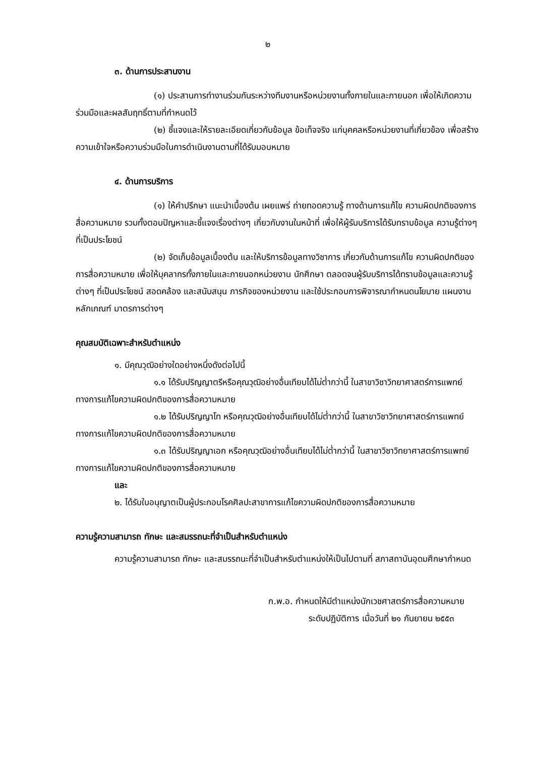๒
๓. ด้านการประสานงาน
(๑) ประสานการทำงานร่วมกันระหว่างทีมงานหรือหน่วยงานทั้งภายในและภายนอก เพื่อให้เกิดความร่วมมือและผลสัมฤทธิ์ตามที่กำหนดไว้
(๒) ชี้แจงและให้รายละเอียดเกี่ยวกับข้อมูล ข้อเท็จจริง แก่บุคคลหรือหน่วยงานที่เกี่ยวข้อง เพื่อสร้างความเข้าใจหรือความร่วมมือในการดำเนินงานตามที่ได้รับมอบหมาย
๔. ด้านการบริการ
(๑) ให้คำปรึกษา แนะนำเบื้องต้น เผยแพร่ ถ่ายทอดความรู้ ทางด้านการแก้ไข ความผิดปกติของการสื่อความหมาย รวมทั้งตอบปัญหาและชี้แจงเรื่องต่างๆ เกี่ยวกับงานในหน้าที่ เพื่อให้ผู้รับบริการได้รับทราบข้อมูล ความรู้ต่างๆ ที่เป็นประโยชน์
(๒) จัดเก็บข้อมูลเบื้องต้น และให้บริการข้อมูลทางวิชาการ เกี่ยวกับด้านการแก้ไข ความผิดปกติของการสื่อความหมาย เพื่อให้บุคลากรทั้งภายในและภายนอกหน่วยงาน นักศึกษา ตลอดจนผู้รับบริการได้ทราบข้อมูลและความรู้ต่างๆ ที่เป็นประโยชน์ สอดคล้อง และสนับสนุน ภารกิจของหน่วยงาน และใช้ประกอบการพิจารณากำหนดนโยบาย แผนงาน หลักเกณฑ์ มาตรการต่างๆ
คุณสมบัติเฉพาะสำหรับตำแหน่ง
๑. มีคุณวุฒิอย่างใดอย่างหนึ่งดังต่อไปนี้
๑.๑ ได้รับปริญญาตรีหรือคุณวุฒิอย่างอื่นเทียบได้ไม่ต่ำกว่านี้ ในสาขาวิชาวิทยาศาสตร์การแพทย์ทางการแก้ไขความผิดปกติของการสื่อความหมาย
๑.๒ ได้รับปริญญาโท หรือคุณวุฒิอย่างอื่นเทียบได้ไม่ต่ำกว่านี้ ในสาขาวิชาวิทยาศาสตร์การแพทย์ทางการแก้ไขความผิดปกติของการสื่อความหมาย
๑.๓ ได้รับปริญญาเอก หรือคุณวุฒิอย่างอื่นเทียบได้ไม่ต่ำกว่านี้ ในสาขาวิชาวิทยาศาสตร์การแพทย์ทางการแก้ไขความผิดปกติของการสื่อความหมาย
และ
๒. ได้รับใบอนุญาตเป็นผู้ประกอบโรคศิลปะสาขาการแก้ไขความผิดปกติของการสื่อความหมาย
ความรู้ความสามารถ ทักษะ และสมรรถนะที่จำเป็นสำหรับตำแหน่ง
ความรู้ความสามารถ ทักษะ และสมรรถนะที่จำเป็นสำหรับตำแหน่งให้เป็นไปตามที่ สภาสถาบันอุดมศึกษากำหนด
ก.พ.อ. กำหนดให้มีตำแหน่งนักเวชศาสตร์การสื่อความหมาย
ระดับปฏิบัติการ เมื่อวันที่ ๒๑ กันยายน ๒๕๕๓